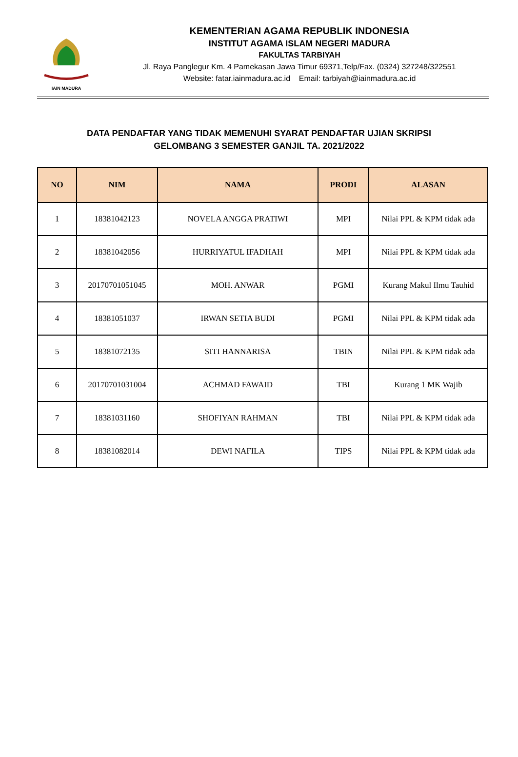IAIN MADURA
KEMENTERIAN AGAMA REPUBLIK INDONESIA
INSTITUT AGAMA ISLAM NEGERI MADURA
FAKULTAS TARBIYAH
Jl. Raya Panglegur Km. 4 Pamekasan Jawa Timur 69371,Telp/Fax. (0324) 327248/322551
Website: fatar.iainmadura.ac.id Email: tarbiyah@iainmadura.ac.id
DATA PENDAFTAR YANG TIDAK MEMENUHI SYARAT PENDAFTAR UJIAN SKRIPSI
GELOMBANG 3 SEMESTER GANJIL TA. 2021/2022
| NO | NIM | NAMA | PRODI | ALASAN |
| --- | --- | --- | --- | --- |
| 1 | 18381042123 | NOVELA ANGGA PRATIWI | MPI | Nilai PPL & KPM tidak ada |
| 2 | 18381042056 | HURRIYATUL IFADHAH | MPI | Nilai PPL & KPM tidak ada |
| 3 | 20170701051045 | MOH. ANWAR | PGMI | Kurang Makul Ilmu Tauhid |
| 4 | 18381051037 | IRWAN SETIA BUDI | PGMI | Nilai PPL & KPM tidak ada |
| 5 | 18381072135 | SITI HANNARISA | TBIN | Nilai PPL & KPM tidak ada |
| 6 | 20170701031004 | ACHMAD FAWAID | TBI | Kurang 1 MK Wajib |
| 7 | 18381031160 | SHOFIYAN RAHMAN | TBI | Nilai PPL & KPM tidak ada |
| 8 | 18381082014 | DEWI NAFILA | TIPS | Nilai PPL & KPM tidak ada |